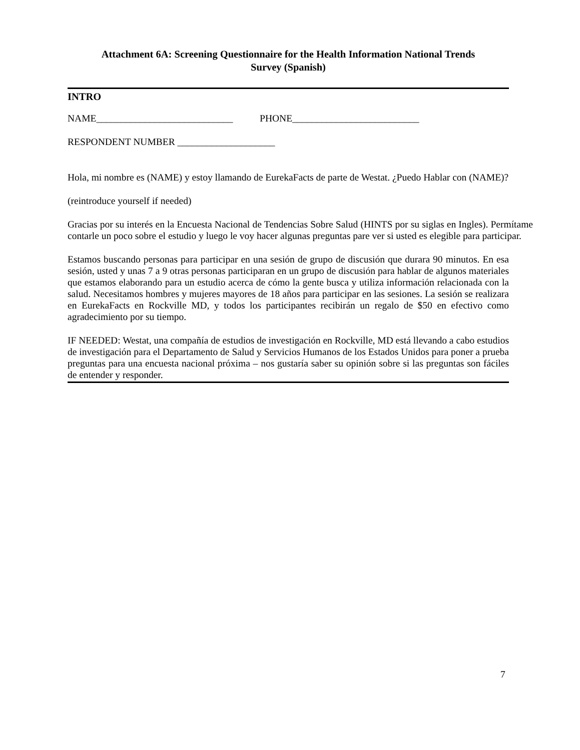Attachment 6A: Screening Questionnaire for the Health Information National Trends
Survey (Spanish)
INTRO
NAME____________________________ PHONE__________________________
RESPONDENT NUMBER ____________________
Hola, mi nombre es (NAME) y estoy llamando de EurekaFacts de parte de Westat. ¿Puedo Hablar con (NAME)?
(reintroduce yourself if needed)
Gracias por su interés en la Encuesta Nacional de Tendencias Sobre Salud (HINTS por su siglas en Ingles). Permítame contarle un poco sobre el estudio y luego le voy hacer algunas preguntas pare ver si usted es elegible para participar.
Estamos buscando personas para participar en una sesión de grupo de discusión que durara 90 minutos. En esa sesión, usted y unas 7 a 9 otras personas participaran en un grupo de discusión para hablar de algunos materiales que estamos elaborando para un estudio acerca de cómo la gente busca y utiliza información relacionada con la salud. Necesitamos hombres y mujeres mayores de 18 años para participar en las sesiones. La sesión se realizara en EurekaFacts en Rockville MD, y todos los participantes recibirán un regalo de $50 en efectivo como agradecimiento por su tiempo.
IF NEEDED: Westat, una compañía de estudios de investigación en Rockville, MD está llevando a cabo estudios de investigación para el Departamento de Salud y Servicios Humanos de los Estados Unidos para poner a prueba preguntas para una encuesta nacional próxima – nos gustaría saber su opinión sobre si las preguntas son fáciles de entender y responder.
7